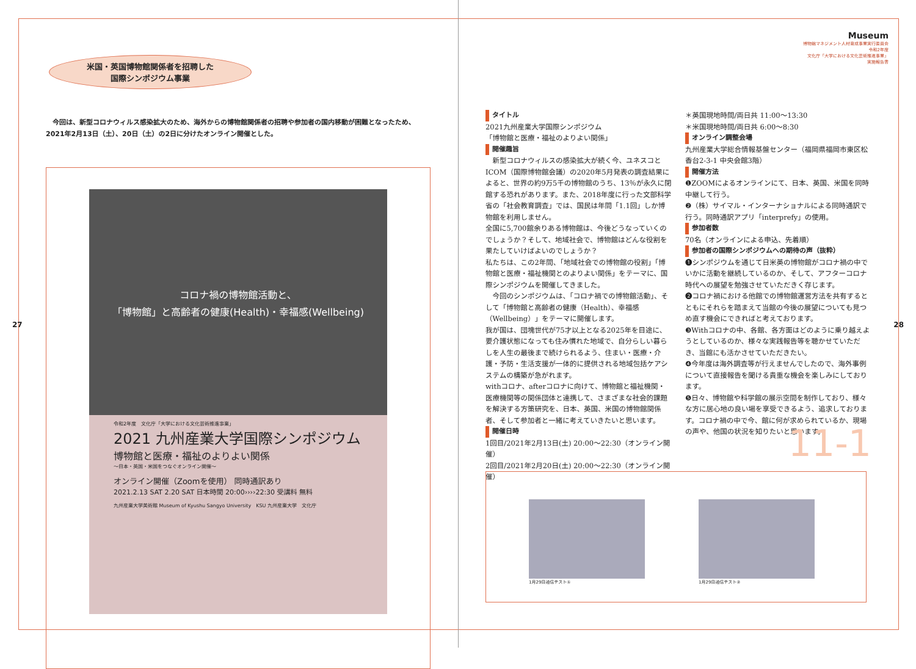Museum
博物館マネジメント人材育成事業実行委員会
令和2年度
文化庁「大学における文化芸術推進事業」
実施報告書
米国・英国博物館関係者を招聘した
国際シンポジウム事業
　今回は、新型コロナウィルス感染拡大のため、海外からの博物館関係者の招聘や参加者の国内移動が困難となったため、2021年2月13日（土）、20日（土）の2日に分けたオンライン開催とした。
コロナ禍の博物館活動と、
「博物館」と高齢者の健康(Health)・幸福感(Wellbeing)
令和2年度　文化庁「大学における文化芸術推進事業」
2021 九州産業大学国際シンポジウム
博物館と医療・福祉のよりよい関係
〜日本・英国・米国をつなぐオンライン開催〜
オンライン開催（Zoomを使用） 同時通訳あり
2021.2.13 SAT 2.20 SAT 日本時間 20:00››››22:30 受講料 無料
九州産業大学美術館 Museum of Kyushu Sangyo University　KSU 九州産業大学　文化庁
タイトル
2021九州産業大学国際シンポジウム
「博物館と医療・福祉のよりよい関係」
開催趣旨
　新型コロナウィルスの感染拡大が続く今、ユネスコとICOM（国際博物館会議）の2020年5月発表の調査結果によると、世界の約9万5千の博物館のうち、13％が永久に閉館する恐れがあります。また、2018年度に行った文部科学省の「社会教育調査」では、国民は年間「1.1回」しか博物館を利用しません。
全国に5,700館余りある博物館は、今後どうなっていくのでしょうか？そして、地域社会で、博物館はどんな役割を果たしていけばよいのでしょうか？
私たちは、この2年間、「地域社会での博物館の役割」「博物館と医療・福祉機関とのよりよい関係」をテーマに、国際シンポジウムを開催してきました。
　今回のシンポジウムは、「コロナ禍での博物館活動」、そして「博物館と高齢者の健康（Health）、幸福感（Wellbeing）」をテーマに開催します。
我が国は、団塊世代が75才以上となる2025年を目途に、要介護状態になっても住み慣れた地域で、自分らしい暮らしを人生の最後まで続けられるよう、住まい・医療・介護・予防・生活支援が一体的に提供される地域包括ケアシステムの構築が急がれます。
withコロナ、afterコロナに向けて、博物館と福祉機関・医療機関等の関係団体と連携して、さまざまな社会的課題を解決する方策研究を、日本、英国、米国の博物館関係者、そして参加者と一緒に考えていきたいと思います。
開催日時
1回目/2021年2月13日(土) 20:00〜22:30（オンライン開催）
2回目/2021年2月20日(土) 20:00〜22:30（オンライン開催）
＊英国現地時間/両日共 11:00〜13:30
＊米国現地時間/両日共 6:00〜8:30
オンライン調整会場
九州産業大学総合情報基盤センター（福岡県福岡市東区松香台2-3-1 中央会館3階）
開催方法
❶ZOOMによるオンラインにて、日本、英国、米国を同時中継して行う。
❷（株）サイマル・インターナショナルによる同時通訳で行う。同時通訳アプリ「interprefy」の使用。
参加者数
70名（オンラインによる申込、先着順）
参加者の国際シンポジウムへの期待の声（抜粋）
❶シンポジウムを通じて日米英の博物館がコロナ禍の中でいかに活動を継続しているのか、そして、アフターコロナ時代への展望を勉強させていただきく存じます。
❷コロナ禍における他館での博物館運営方法を共有するとともにそれらを踏まえて当館の今後の展望についても見つめ直す機会にできればと考えております。
❸Withコロナの中、各館、各方面はどのように乗り越えようとしているのか、様々な実践報告等を聴かせていただき、当館にも活かさせていただきたい。
❹今年度は海外調査等が行えませんでしたので、海外事例について直接報告を聞ける貴重な機会を楽しみにしております。
❺日々、博物館や科学館の展示空間を制作しており、様々な方に居心地の良い場を享受できるよう、追求しております。コロナ禍の中で今、館に何が求められているか、現場の声や、他国の状況を知りたいと思います。
11-1
1月29日通信テスト① 1月29日通信テスト②
27 28